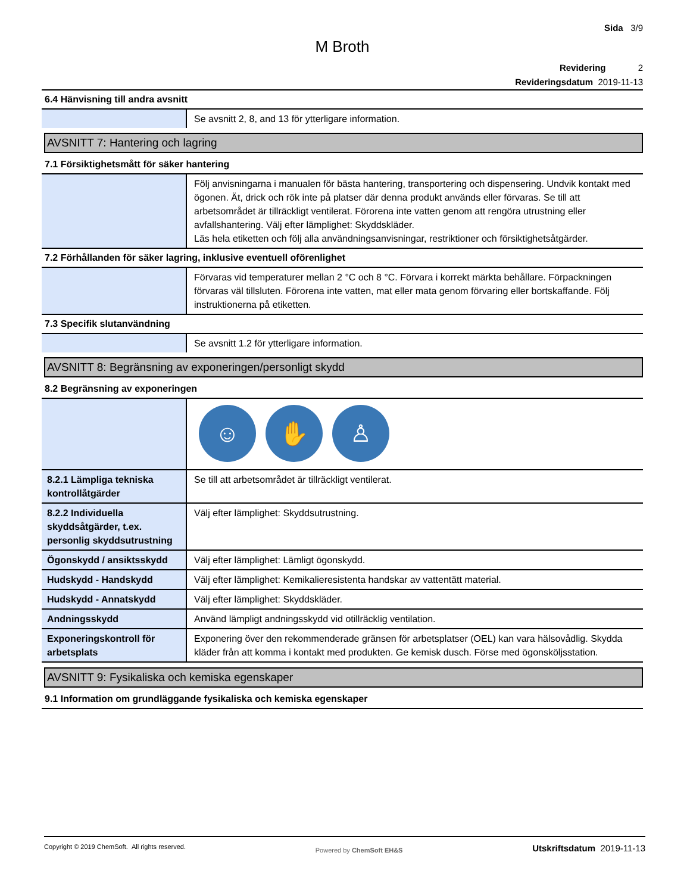Sida 3/9
M Broth
Revidering 2
Revideringsdatum 2019-11-13
6.4 Hänvisning till andra avsnitt
| | Se avsnitt 2, 8, and 13 för ytterligare information. |
AVSNITT 7: Hantering och lagring
7.1 Försiktighetsmått för säker hantering
| | Följ anvisningarna i manualen för bästa hantering, transportering och dispensering. Undvik kontakt med ögonen. Ät, drick och rök inte på platser där denna produkt används eller förvaras. Se till att arbetsområdet är tillräckligt ventilerat. Förorena inte vatten genom att rengöra utrustning eller avfallshantering. Välj efter lämplighet: Skyddskläder. Läs hela etiketten och följ alla användningsanvisningar, restriktioner och försiktighetsåtgärder. |
7.2 Förhållanden för säker lagring, inklusive eventuell oförenlighet
| | Förvaras vid temperaturer mellan 2 °C och 8 °C. Förvara i korrekt märkta behållare. Förpackningen förvaras väl tillsluten. Förorena inte vatten, mat eller mata genom förvaring eller bortskaffande. Följ instruktionerna på etiketten. |
7.3 Specifik slutanvändning
| | Se avsnitt 1.2 för ytterligare information. |
AVSNITT 8: Begränsning av exponeringen/personligt skydd
8.2 Begränsning av exponeringen
| | ☺ ✋ ♙ |
| 8.2.1 Lämpliga tekniska kontrollåtgärder | Se till att arbetsområdet är tillräckligt ventilerat. |
| 8.2.2 Individuella skyddsåtgärder, t.ex. personlig skyddsutrustning | Välj efter lämplighet: Skyddsutrustning. |
| Ögonskydd / ansiktsskydd | Välj efter lämplighet: Lämligt ögonskydd. |
| Hudskydd - Handskydd | Välj efter lämplighet: Kemikalieresistenta handskar av vattentätt material. |
| Hudskydd - Annatskydd | Välj efter lämplighet: Skyddskläder. |
| Andningsskydd | Använd lämpligt andningsskydd vid otillräcklig ventilation. |
| Exponeringskontroll för arbetsplats | Exponering över den rekommenderade gränsen för arbetsplatser (OEL) kan vara hälsovådlig. Skydda kläder från att komma i kontakt med produkten. Ge kemisk dusch. Förse med ögonsköljsstation. |
AVSNITT 9: Fysikaliska och kemiska egenskaper
9.1 Information om grundläggande fysikaliska och kemiska egenskaper
Copyright © 2019 ChemSoft. All rights reserved. Powered by ChemSoft EH&S Utskriftsdatum 2019-11-13